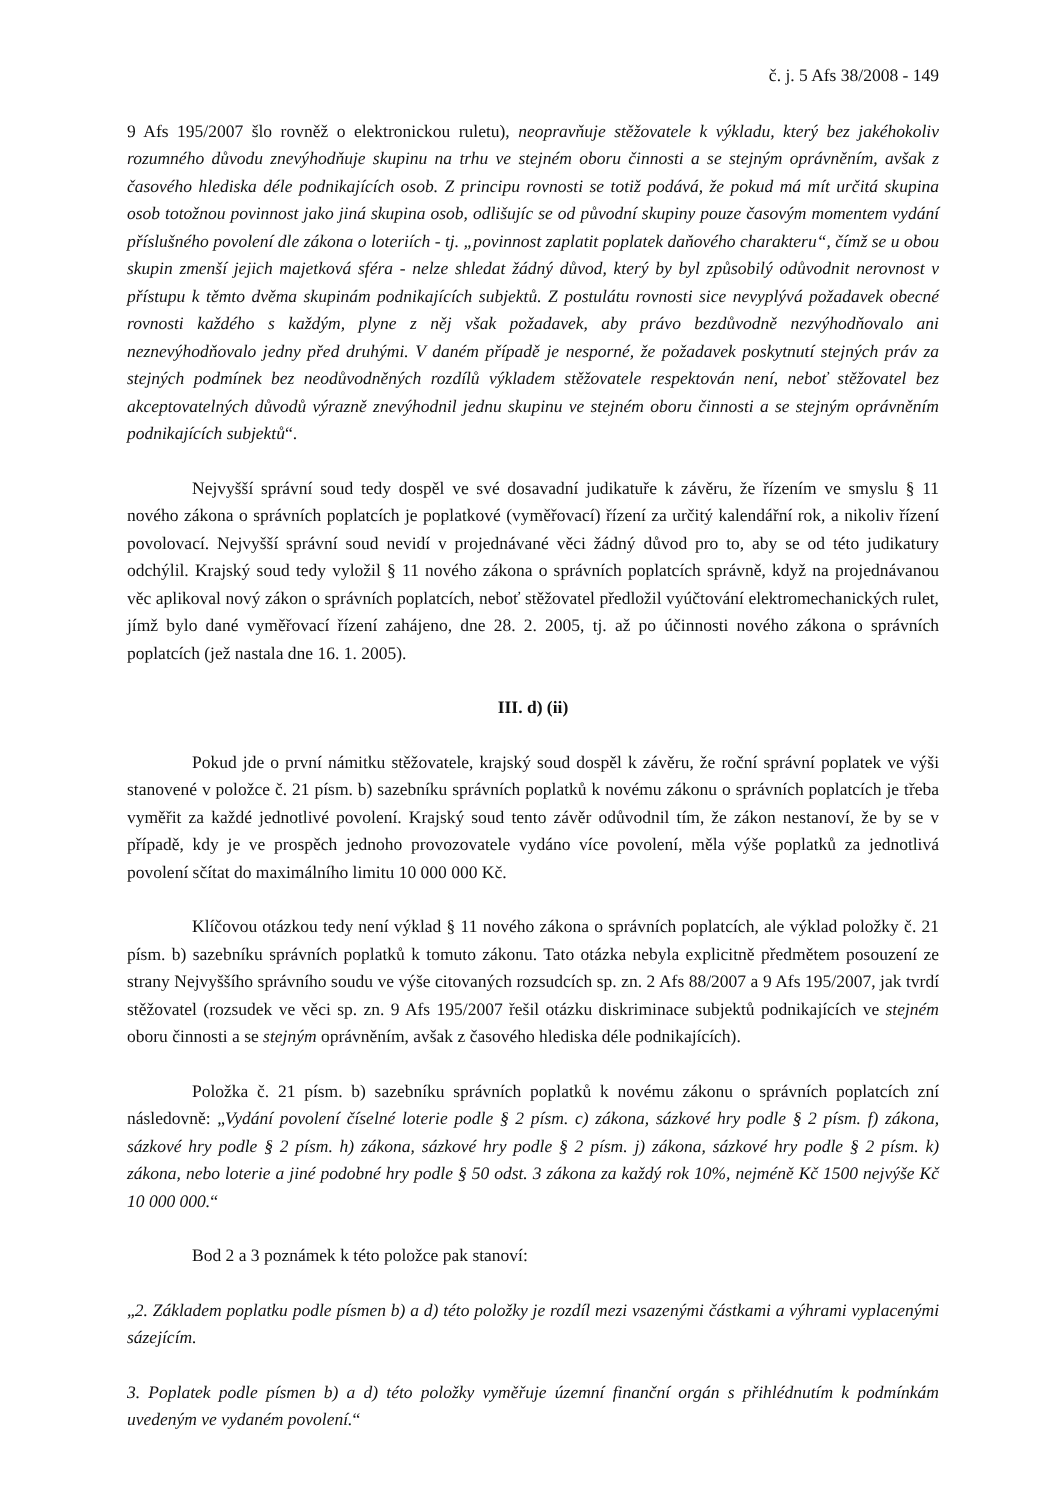č. j. 5 Afs 38/2008 - 149
9 Afs 195/2007 šlo rovněž o elektronickou ruletu), neopravňuje stěžovatele k výkladu, který bez jakéhokoliv rozumného důvodu znevýhodňuje skupinu na trhu ve stejném oboru činnosti a se stejným oprávněním, avšak z časového hlediska déle podnikajících osob. Z principu rovnosti se totiž podává, že pokud má mít určitá skupina osob totožnou povinnost jako jiná skupina osob, odlišujíc se od původní skupiny pouze časovým momentem vydání příslušného povolení dle zákona o loteriích - tj. „povinnost zaplatit poplatek daňového charakteru“, čímž se u obou skupin zmenší jejich majetková sféra - nelze shledat žádný důvod, který by byl způsobilý odůvodnit nerovnost v přístupu k těmto dvěma skupinám podnikajících subjektů. Z postulátu rovnosti sice nevyplývá požadavek obecné rovnosti každého s každým, plyne z něj však požadavek, aby právo bezdůvodně nezvýhodňovalo ani neznevýhodňovalo jedny před druhými. V daném případě je nesporné, že požadavek poskytnutí stejných práv za stejných podmínek bez neodůvodněných rozdílů výkladem stěžovatele respektován není, neboť stěžovatel bez akceptovatelných důvodů výrazně znevýhodnil jednu skupinu ve stejném oboru činnosti a se stejným oprávněním podnikajících subjektů“.
Nejvyšší správní soud tedy dospěl ve své dosavadní judikatuře k závěru, že řízením ve smyslu § 11 nového zákona o správních poplatcích je poplatkové (vyměřovací) řízení za určitý kalendářní rok, a nikoliv řízení povolovací. Nejvyšší správní soud nevidí v projednávané věci žádný důvod pro to, aby se od této judikatury odchýlil. Krajský soud tedy vyložil § 11 nového zákona o správních poplatcích správně, když na projednávanou věc aplikoval nový zákon o správních poplatcích, neboť stěžovatel předložil vyúčtování elektromechanických rulet, jímž bylo dané vyměřovací řízení zahájeno, dne 28. 2. 2005, tj. až po účinnosti nového zákona o správních poplatcích (jež nastala dne 16. 1. 2005).
III. d) (ii)
Pokud jde o první námitku stěžovatele, krajský soud dospěl k závěru, že roční správní poplatek ve výši stanovené v položce č. 21 písm. b) sazebníku správních poplatků k novému zákonu o správních poplatcích je třeba vyměřit za každé jednotlivé povolení. Krajský soud tento závěr odůvodnil tím, že zákon nestanoví, že by se v případě, kdy je ve prospěch jednoho provozovatele vydáno více povolení, měla výše poplatků za jednotlivá povolení sčítat do maximálního limitu 10 000 000 Kč.
Klíčovou otázkou tedy není výklad § 11 nového zákona o správních poplatcích, ale výklad položky č. 21 písm. b) sazebníku správních poplatků k tomuto zákonu. Tato otázka nebyla explicitně předmětem posouzení ze strany Nejvyššího správního soudu ve výše citovaných rozsudcích sp. zn. 2 Afs 88/2007 a 9 Afs 195/2007, jak tvrdí stěžovatel (rozsudek ve věci sp. zn. 9 Afs 195/2007 řešil otázku diskriminace subjektů podnikajících ve stejném oboru činnosti a se stejným oprávněním, avšak z časového hlediska déle podnikajících).
Položka č. 21 písm. b) sazebníku správních poplatků k novému zákonu o správních poplatcích zní následovně: „Vydání povolení číselné loterie podle § 2 písm. c) zákona, sázkové hry podle § 2 písm. f) zákona, sázkové hry podle § 2 písm. h) zákona, sázkové hry podle § 2 písm. j) zákona, sázkové hry podle § 2 písm. k) zákona, nebo loterie a jiné podobné hry podle § 50 odst. 3 zákona za každý rok 10%, nejméně Kč 1500 nejvýše Kč 10 000 000.“
Bod 2 a 3 poznámek k této položce pak stanoví:
„2. Základem poplatku podle písmen b) a d) této položky je rozdíl mezi vsazenými částkami a výhrami vyplacenými sázejícím.
3. Poplatek podle písmen b) a d) této položky vyměřuje územní finanční orgán s přihlédnutím k podmínkám uvedeným ve vydaném povolení.“